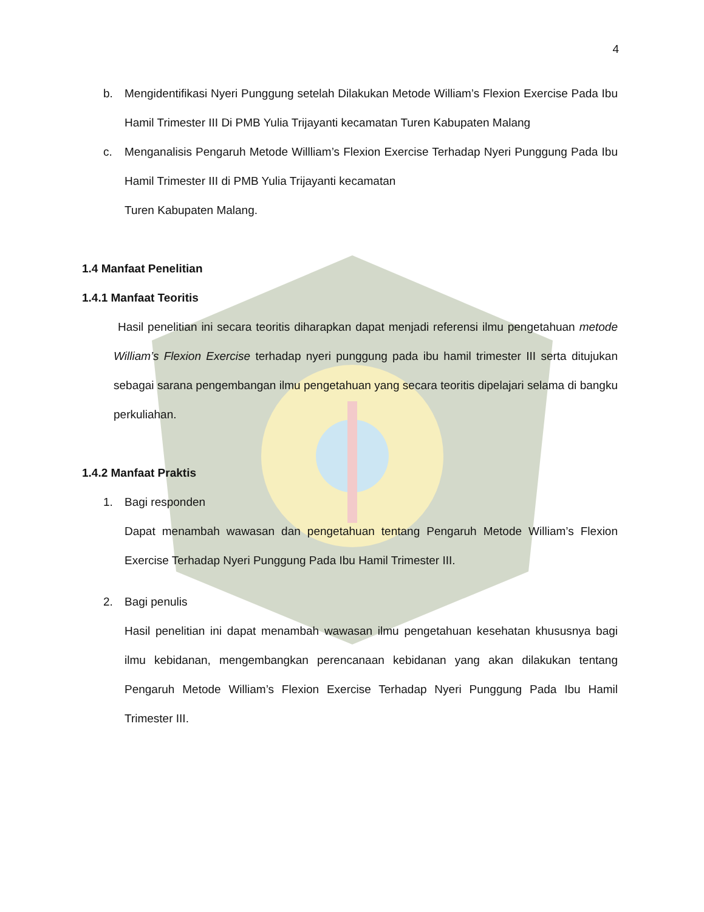4
b. Mengidentifikasi Nyeri Punggung setelah Dilakukan Metode William’s Flexion Exercise Pada Ibu Hamil Trimester III Di PMB Yulia Trijayanti kecamatan Turen Kabupaten Malang
c. Menganalisis Pengaruh Metode Willliam’s Flexion Exercise Terhadap Nyeri Punggung Pada Ibu Hamil Trimester III di PMB Yulia Trijayanti kecamatan
Turen Kabupaten Malang.
1.4 Manfaat Penelitian
1.4.1 Manfaat Teoritis
Hasil penelitian ini secara teoritis diharapkan dapat menjadi referensi ilmu pengetahuan metode William’s Flexion Exercise terhadap nyeri punggung pada ibu hamil trimester III serta ditujukan sebagai sarana pengembangan ilmu pengetahuan yang secara teoritis dipelajari selama di bangku perkuliahan.
1.4.2 Manfaat Praktis
1. Bagi responden
Dapat menambah wawasan dan pengetahuan tentang Pengaruh Metode William’s Flexion Exercise Terhadap Nyeri Punggung Pada Ibu Hamil Trimester III.
2. Bagi penulis
Hasil penelitian ini dapat menambah wawasan ilmu pengetahuan kesehatan khususnya bagi ilmu kebidanan, mengembangkan perencanaan kebidanan yang akan dilakukan tentang Pengaruh Metode William’s Flexion Exercise Terhadap Nyeri Punggung Pada Ibu Hamil Trimester III.